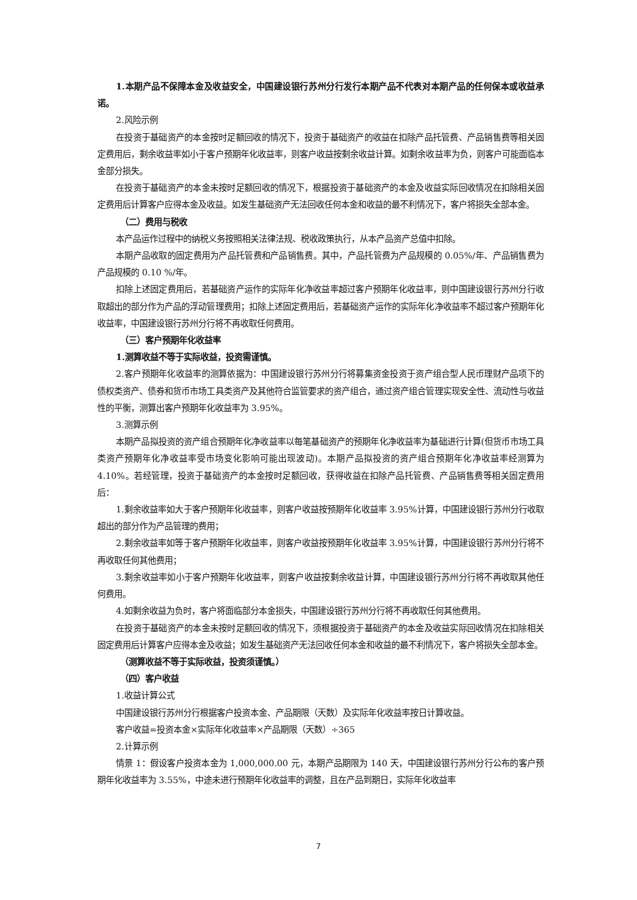1.本期产品不保障本金及收益安全，中国建设银行苏州分行发行本期产品不代表对本期产品的任何保本或收益承诺。
2.风险示例
在投资于基础资产的本金按时足额回收的情况下，投资于基础资产的收益在扣除产品托管费、产品销售费等相关固定费用后，剩余收益率如小于客户预期年化收益率，则客户收益按剩余收益计算。如剩余收益率为负，则客户可能面临本金部分损失。
在投资于基础资产的本金未按时足额回收的情况下，根据投资于基础资产的本金及收益实际回收情况在扣除相关固定费用后计算客户应得本金及收益。如发生基础资产无法回收任何本金和收益的最不利情况下，客户将损失全部本金。
（二）费用与税收
本产品运作过程中的纳税义务按照相关法律法规、税收政策执行，从本产品资产总值中扣除。
本期产品收取的固定费用为产品托管费和产品销售费。其中，产品托管费为产品规模的 0.05%/年、产品销售费为产品规模的 0.10 %/年。
扣除上述固定费用后，若基础资产运作的实际年化净收益率超过客户预期年化收益率，则中国建设银行苏州分行收取超出的部分作为产品的浮动管理费用；扣除上述固定费用后，若基础资产运作的实际年化净收益率不超过客户预期年化收益率，中国建设银行苏州分行将不再收取任何费用。
（三）客户预期年化收益率
1.测算收益不等于实际收益，投资需谨慎。
2.客户预期年化收益率的测算依据为：中国建设银行苏州分行将募集资金投资于资产组合型人民币理财产品项下的债权类资产、债券和货币市场工具类资产及其他符合监管要求的资产组合，通过资产组合管理实现安全性、流动性与收益性的平衡，测算出客户预期年化收益率为 3.95%。
3.测算示例
本期产品拟投资的资产组合预期年化净收益率以每笔基础资产的预期年化净收益率为基础进行计算(但货币市场工具类资产预期年化净收益率受市场变化影响可能出现波动)。本期产品拟投资的资产组合预期年化净收益率经测算为 4.10%。若经管理，投资于基础资产的本金按时足额回收，获得收益在扣除产品托管费、产品销售费等相关固定费用后：
1.剩余收益率如大于客户预期年化收益率，则客户收益按预期年化收益率 3.95%计算，中国建设银行苏州分行收取超出的部分作为产品管理的费用；
2.剩余收益率如等于客户预期年化收益率，则客户收益按预期年化收益率 3.95%计算，中国建设银行苏州分行将不再收取任何其他费用；
3.剩余收益率如小于客户预期年化收益率，则客户收益按剩余收益计算，中国建设银行苏州分行将不再收取其他任何费用。
4.如剩余收益为负时，客户将面临部分本金损失，中国建设银行苏州分行将不再收取任何其他费用。
在投资于基础资产的本金未按时足额回收的情况下，须根据投资于基础资产的本金及收益实际回收情况在扣除相关固定费用后计算客户应得本金及收益；如发生基础资产无法回收任何本金和收益的最不利情况下，客户将损失全部本金。
（测算收益不等于实际收益，投资须谨慎。）
（四）客户收益
1.收益计算公式
中国建设银行苏州分行根据客户投资本金、产品期限（天数）及实际年化收益率按日计算收益。
客户收益=投资本金×实际年化收益率×产品期限（天数）÷365
2.计算示例
情景 1：假设客户投资本金为 1,000,000.00 元，本期产品期限为 140 天，中国建设银行苏州分行公布的客户预期年化收益率为 3.55%，中途未进行预期年化收益率的调整，且在产品到期日，实际年化收益率
7